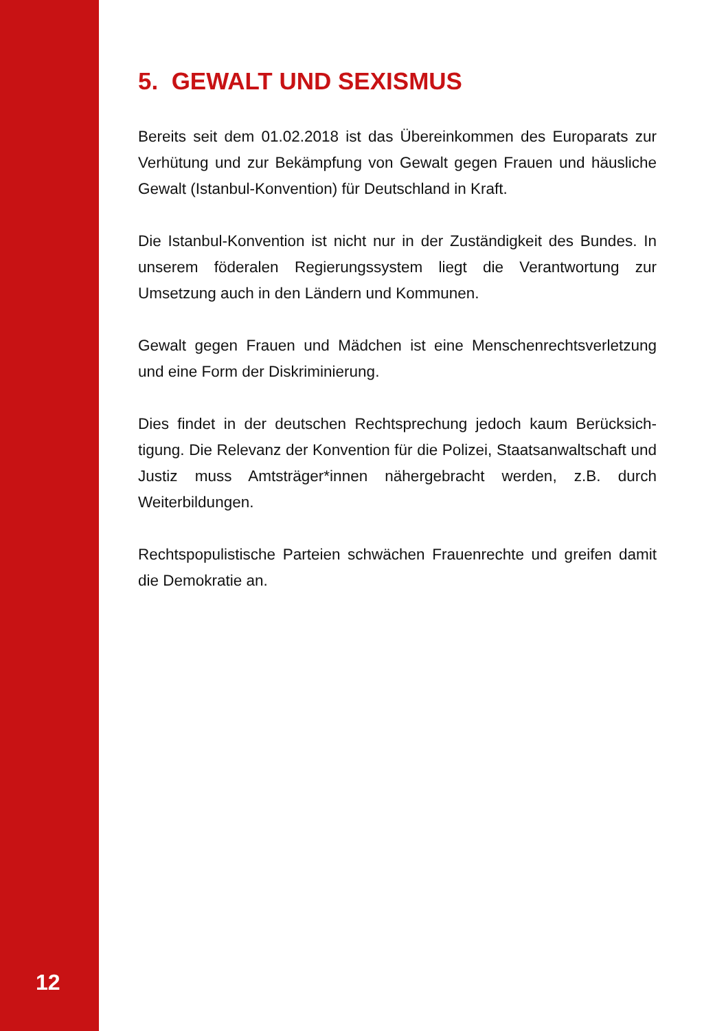12
5. GEWALT UND SEXISMUS
Bereits seit dem 01.02.2018 ist das Übereinkommen des Europarats zur Verhütung und zur Bekämpfung von Gewalt gegen Frauen und häusliche Gewalt (Istanbul-Konvention) für Deutschland in Kraft.
Die Istanbul-Konvention ist nicht nur in der Zuständigkeit des Bundes. In unserem föderalen Regierungssystem liegt die Verantwortung zur Umsetzung auch in den Ländern und Kommunen.
Gewalt gegen Frauen und Mädchen ist eine Menschenrechtsverletzung und eine Form der Diskriminierung.
Dies findet in der deutschen Rechtsprechung jedoch kaum Berücksich-tigung. Die Relevanz der Konvention für die Polizei, Staatsanwaltschaft und Justiz muss Amtsträger*innen nähergebracht werden, z.B. durch Weiterbildungen.
Rechtspopulistische Parteien schwächen Frauenrechte und greifen damit die Demokratie an.